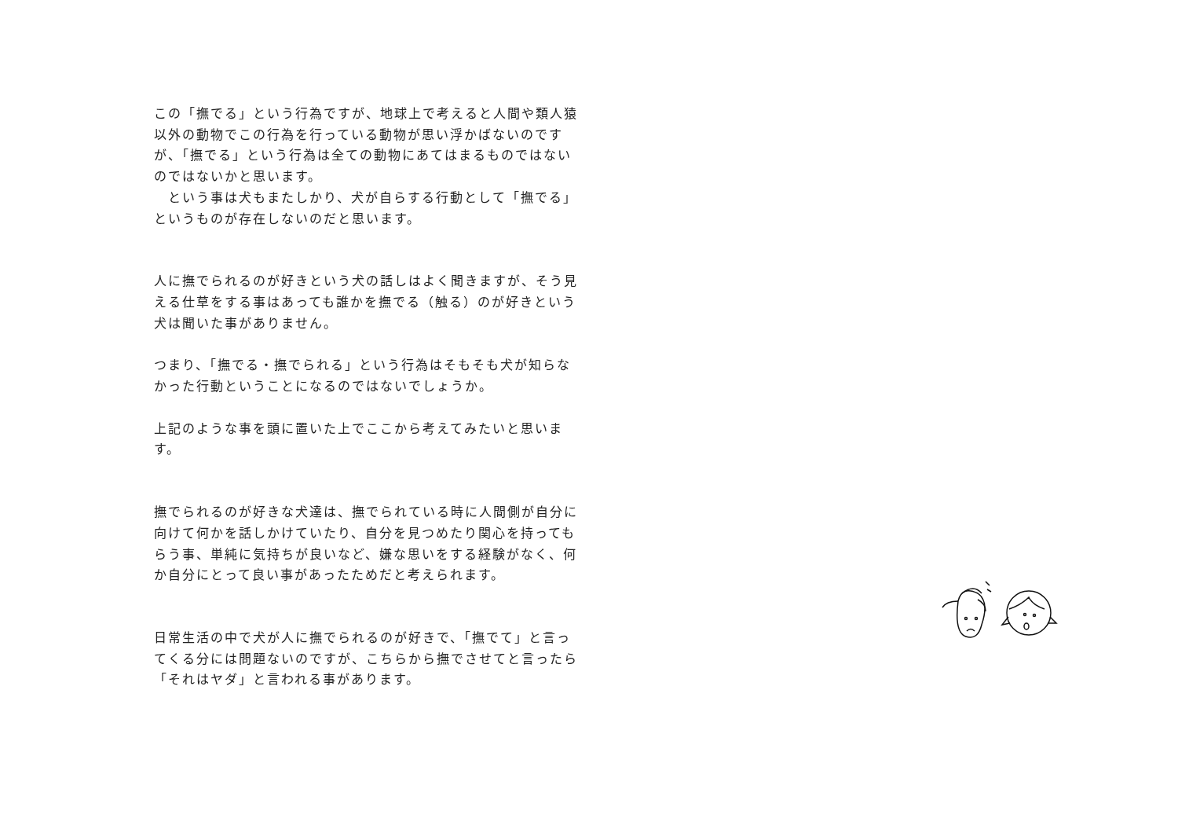この「撫でる」という行為ですが、地球上で考えると人間や類人猿以外の動物でこの行為を行っている動物が思い浮かばないのですが、「撫でる」という行為は全ての動物にあてはまるものではないのではないかと思います。
　という事は犬もまたしかり、犬が自らする行動として「撫でる」というものが存在しないのだと思います。
人に撫でられるのが好きという犬の話しはよく聞きますが、そう見える仕草をする事はあっても誰かを撫でる（触る）のが好きという犬は聞いた事がありません。
つまり、「撫でる・撫でられる」という行為はそもそも犬が知らなかった行動ということになるのではないでしょうか。
上記のような事を頭に置いた上でここから考えてみたいと思います。
撫でられるのが好きな犬達は、撫でられている時に人間側が自分に向けて何かを話しかけていたり、自分を見つめたり関心を持ってもらう事、単純に気持ちが良いなど、嫌な思いをする経験がなく、何か自分にとって良い事があったためだと考えられます。
日常生活の中で犬が人に撫でられるのが好きで、「撫でて」と言ってくる分には問題ないのですが、こちらから撫でさせてと言ったら「それはヤダ」と言われる事があります。